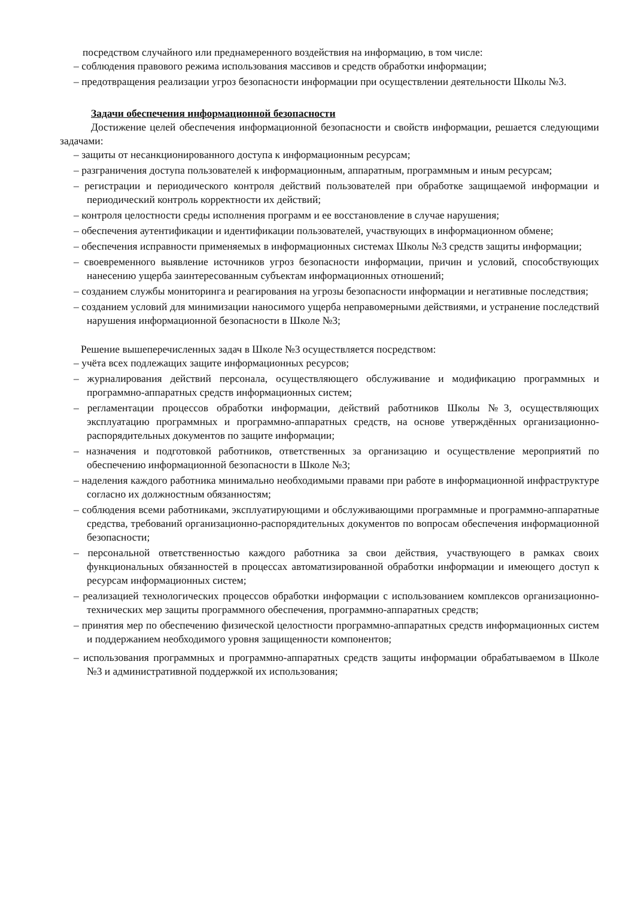посредством случайного или преднамеренного воздействия на информацию, в том числе:
– соблюдения правового режима использования массивов и средств обработки информации;
– предотвращения реализации угроз безопасности информации при осуществлении деятельности Школы №3.
Задачи обеспечения информационной безопасности
Достижение целей обеспечения информационной безопасности и свойств информации, решается следующими задачами:
– защиты от несанкционированного доступа к информационным ресурсам;
– разграничения доступа пользователей к информационным, аппаратным, программным и иным ресурсам;
– регистрации и периодического контроля действий пользователей при обработке защищаемой информации и периодический контроль корректности их действий;
– контроля целостности среды исполнения программ и ее восстановление в случае нарушения;
– обеспечения аутентификации и идентификации пользователей, участвующих в информационном обмене;
– обеспечения исправности применяемых в информационных системах Школы №3 средств защиты информации;
– своевременного выявление источников угроз безопасности информации, причин и условий, способствующих нанесению ущерба заинтересованным субъектам информационных отношений;
– созданием службы мониторинга и реагирования на угрозы безопасности информации и негативные последствия;
– созданием условий для минимизации наносимого ущерба неправомерными действиями, и устранение последствий нарушения информационной безопасности в Школе №3;
Решение вышеперечисленных задач в Школе №3 осуществляется посредством:
– учёта всех подлежащих защите информационных ресурсов;
– журналирования действий персонала, осуществляющего обслуживание и модификацию программных и программно-аппаратных средств информационных систем;
– регламентации процессов обработки информации, действий работников Школы №3, осуществляющих эксплуатацию программных и программно-аппаратных средств, на основе утверждённых организационно-распорядительных документов по защите информации;
– назначения и подготовкой работников, ответственных за организацию и осуществление мероприятий по обеспечению информационной безопасности в Школе №3;
– наделения каждого работника минимально необходимыми правами при работе в информационной инфраструктуре согласно их должностным обязанностям;
– соблюдения всеми работниками, эксплуатирующими и обслуживающими программные и программно-аппаратные средства, требований организационно-распорядительных документов по вопросам обеспечения информационной безопасности;
– персональной ответственностью каждого работника за свои действия, участвующего в рамках своих функциональных обязанностей в процессах автоматизированной обработки информации и имеющего доступ к ресурсам информационных систем;
– реализацией технологических процессов обработки информации с использованием комплексов организационно-технических мер защиты программного обеспечения, программно-аппаратных средств;
– принятия мер по обеспечению физической целостности программно-аппаратных средств информационных систем и поддержанием необходимого уровня защищенности компонентов;
– использования программных и программно-аппаратных средств защиты информации обрабатываемом в Школе №3 и административной поддержкой их использования;